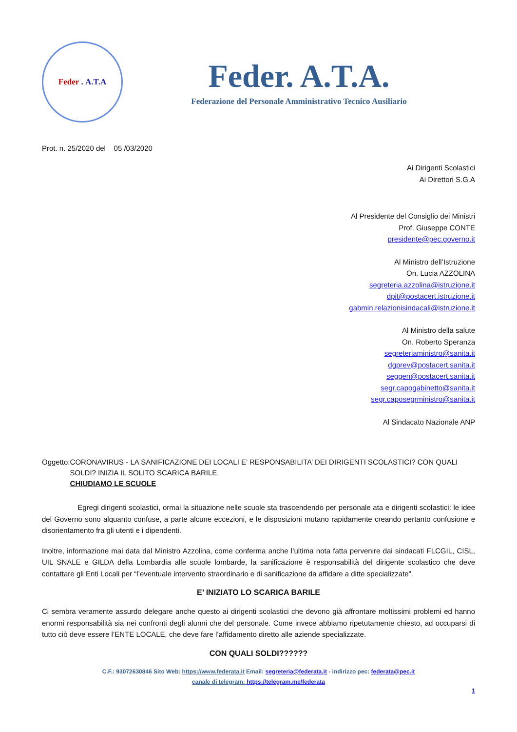Feder . A.T.A
Feder. A.T.A.
Federazione del Personale Amministrativo Tecnico Ausiliario
Prot. n. 25/2020 del 05 /03/2020
Ai Dirigenti Scolastici
Ai Direttori S.G.A
Al Presidente del Consiglio dei Ministri
Prof. Giuseppe CONTE
presidente@pec.governo.it
Al Ministro dell’Istruzione
On. Lucia AZZOLINA
segreteria.azzolina@istruzione.it
dpit@postacert.istruzione.it
gabmin.relazionisindacali@istruzione.it
Al Ministro della salute
On. Roberto Speranza
segreteriaministro@sanita.it
dgprev@postacert.sanita.it
seggen@postacert.sanita.it
segr.capogabinetto@sanita.it
segr.caposegrministro@sanita.it
Al Sindacato Nazionale ANP
Oggetto: CORONAVIRUS - LA SANIFICAZIONE DEI LOCALI E’ RESPONSABILITA’ DEI DIRIGENTI SCOLASTICI? CON QUALI SOLDI? INIZIA IL SOLITO SCARICA BARILE.
CHIUDIAMO LE SCUOLE
Egregi dirigenti scolastici, ormai la situazione nelle scuole sta trascendendo per personale ata e dirigenti scolastici: le idee del Governo sono alquanto confuse, a parte alcune eccezioni, e le disposizioni mutano rapidamente creando pertanto confusione e disorientamento fra gli utenti e i dipendenti.
Inoltre, informazione mai data dal Ministro Azzolina, come conferma anche l’ultima nota fatta pervenire dai sindacati FLCGIL, CISL, UIL SNALE e GILDA della Lombardia alle scuole lombarde, la sanificazione è responsabilità del dirigente scolastico che deve contattare gli Enti Locali per “l’eventuale intervento straordinario e di sanificazione da affidare a ditte specializzate”.
E’ INIZIATO LO SCARICA BARILE
Ci sembra veramente assurdo delegare anche questo ai dirigenti scolastici che devono già affrontare moltissimi problemi ed hanno enormi responsabilità sia nei confronti degli alunni che del personale. Come invece abbiamo ripetutamente chiesto, ad occuparsi di tutto ciò deve essere l’ENTE LOCALE, che deve fare l’affidamento diretto alle aziende specializzate.
CON QUALI SOLDI??????
C.F.: 93072630846 Sito Web: https://www.federata.it Email: segreteria@federata.it - indirizzo pec: federata@pec.it
canale di telegram: https://telegram.me/federata
1